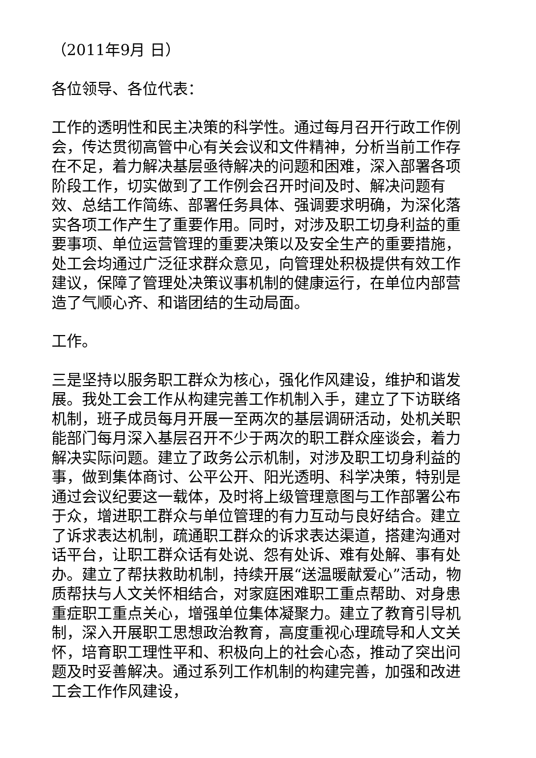（2011年9月 日）
各位领导、各位代表：
工作的透明性和民主决策的科学性。通过每月召开行政工作例会，传达贯彻高管中心有关会议和文件精神，分析当前工作存在不足，着力解决基层亟待解决的问题和困难，深入部署各项阶段工作，切实做到了工作例会召开时间及时、解决问题有效、总结工作简练、部署任务具体、强调要求明确，为深化落实各项工作产生了重要作用。同时，对涉及职工切身利益的重要事项、单位运营管理的重要决策以及安全生产的重要措施，处工会均通过广泛征求群众意见，向管理处积极提供有效工作建议，保障了管理处决策议事机制的健康运行，在单位内部营造了气顺心齐、和谐团结的生动局面。
工作。
三是坚持以服务职工群众为核心，强化作风建设，维护和谐发展。我处工会工作从构建完善工作机制入手，建立了下访联络机制，班子成员每月开展一至两次的基层调研活动，处机关职能部门每月深入基层召开不少于两次的职工群众座谈会，着力解决实际问题。建立了政务公示机制，对涉及职工切身利益的事，做到集体商讨、公平公开、阳光透明、科学决策，特别是通过会议纪要这一载体，及时将上级管理意图与工作部署公布于众，增进职工群众与单位管理的有力互动与良好结合。建立了诉求表达机制，疏通职工群众的诉求表达渠道，搭建沟通对话平台，让职工群众话有处说、怨有处诉、难有处解、事有处办。建立了帮扶救助机制，持续开展“送温暖献爱心”活动，物质帮扶与人文关怀相结合，对家庭困难职工重点帮助、对身患重症职工重点关心，增强单位集体凝聚力。建立了教育引导机制，深入开展职工思想政治教育，高度重视心理疏导和人文关怀，培育职工理性平和、积极向上的社会心态，推动了突出问题及时妥善解决。通过系列工作机制的构建完善，加强和改进工会工作作风建设，